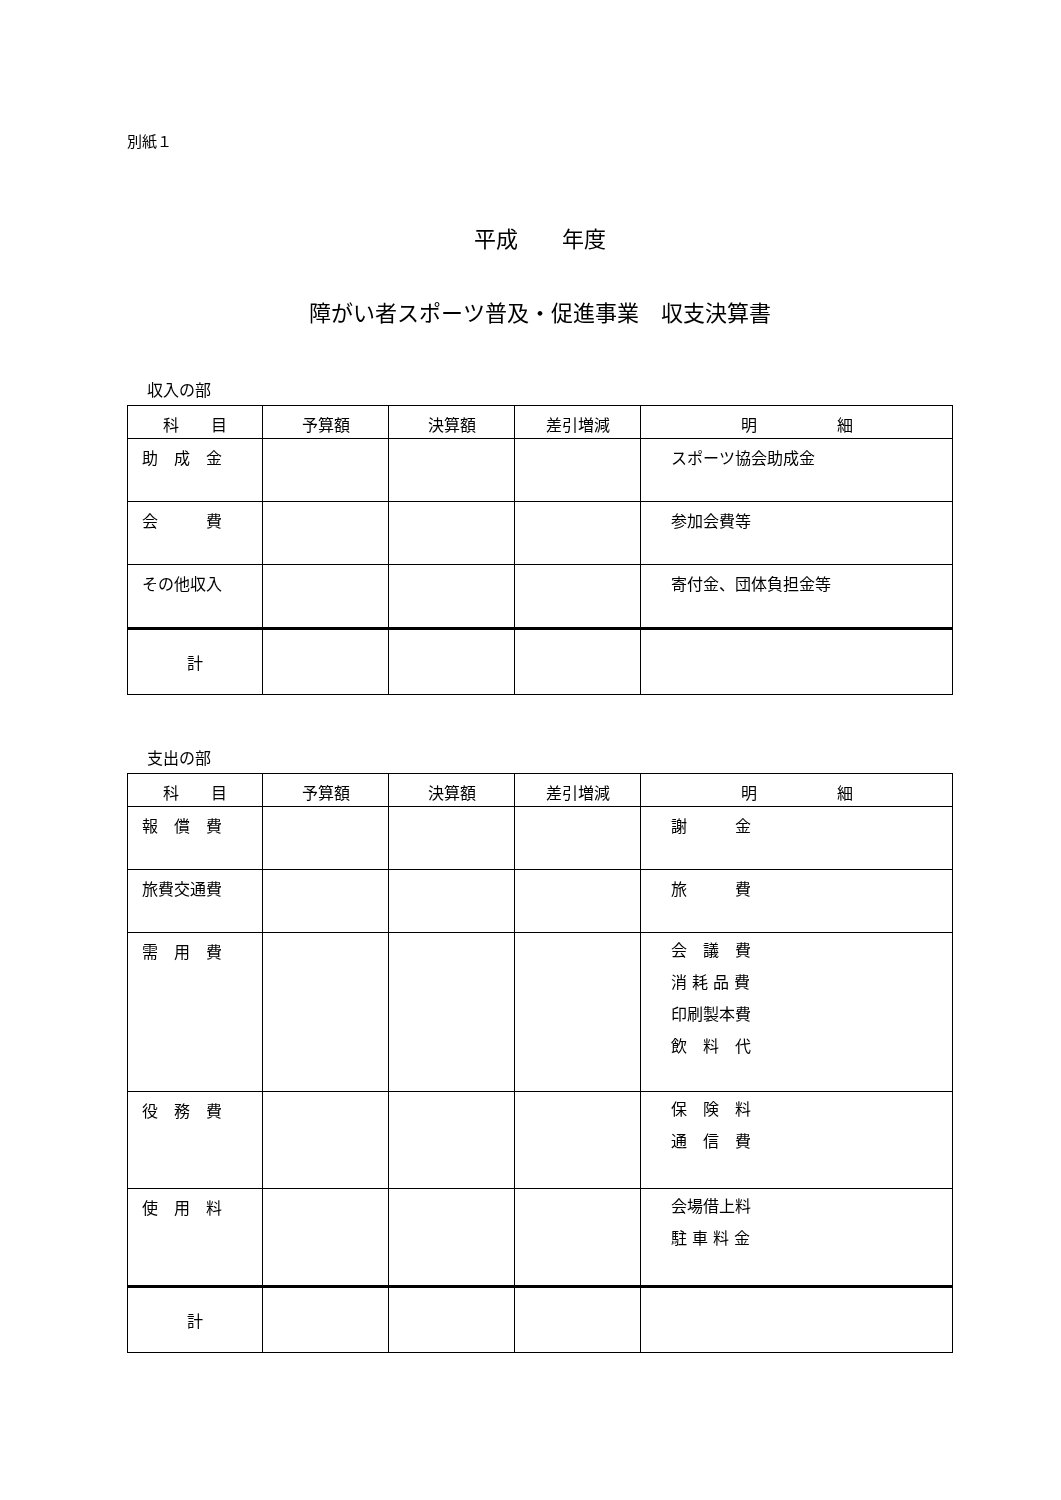別紙１
平成　　年度
障がい者スポーツ普及・促進事業　収支決算書
収入の部
| 科 目 | 予算額 | 決算額 | 差引増減 | 明 細 |
| --- | --- | --- | --- | --- |
| 助 成 金 | | | | スポーツ協会助成金 |
| 会 費 | | | | 参加会費等 |
| その他収入 | | | | 寄付金、団体負担金等 |
| 計 | | | | |
支出の部
| 科 目 | 予算額 | 決算額 | 差引増減 | 明 細 |
| --- | --- | --- | --- | --- |
| 報 償 費 | | | | 謝 金 |
| 旅費交通費 | | | | 旅 費 |
| 需 用 費 | | | | 会 議 費 消 耗 品 費 印刷製本費 飲 料 代 |
| 役 務 費 | | | | 保 険 料 通 信 費 |
| 使 用 料 | | | | 会場借上料 駐 車 料 金 |
| 計 | | | | |